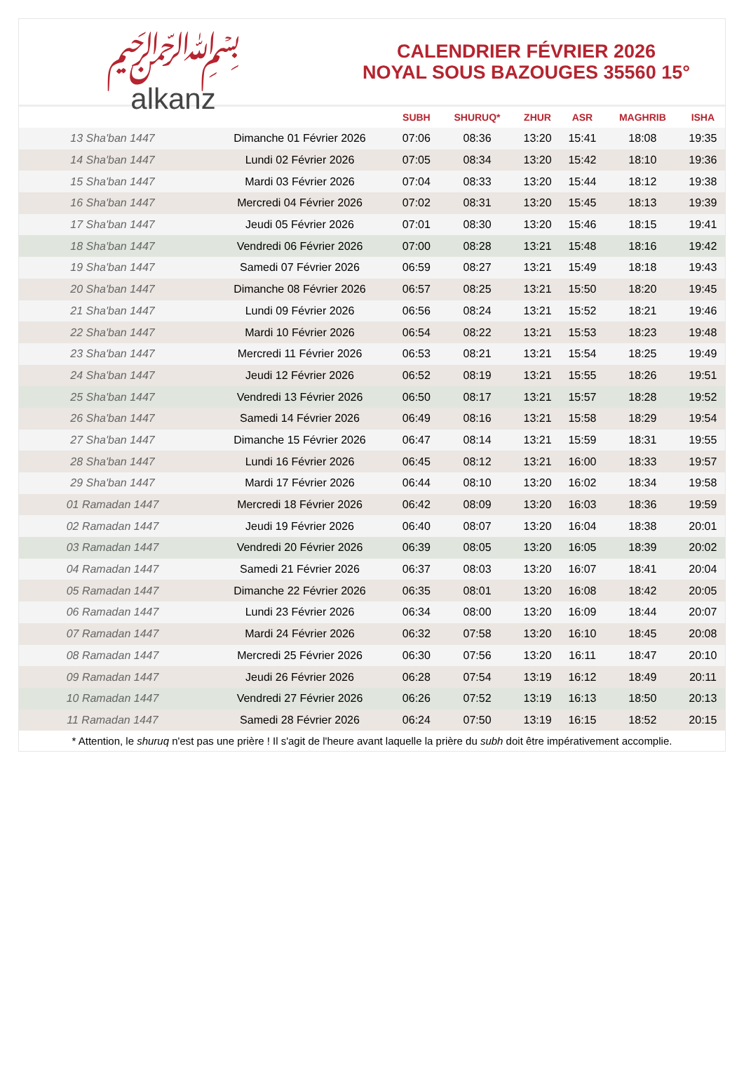﷽
alkanz
CALENDRIER FÉVRIER 2026
NOYAL SOUS BAZOUGES 35560 15°
| | | SUBH | SHURUQ* | ZHUR | ASR | MAGHRIB | ISHA |
| --- | --- | --- | --- | --- | --- | --- | --- |
| 13 Sha'ban 1447 | Dimanche 01 Février 2026 | 07:06 | 08:36 | 13:20 | 15:41 | 18:08 | 19:35 |
| 14 Sha'ban 1447 | Lundi 02 Février 2026 | 07:05 | 08:34 | 13:20 | 15:42 | 18:10 | 19:36 |
| 15 Sha'ban 1447 | Mardi 03 Février 2026 | 07:04 | 08:33 | 13:20 | 15:44 | 18:12 | 19:38 |
| 16 Sha'ban 1447 | Mercredi 04 Février 2026 | 07:02 | 08:31 | 13:20 | 15:45 | 18:13 | 19:39 |
| 17 Sha'ban 1447 | Jeudi 05 Février 2026 | 07:01 | 08:30 | 13:20 | 15:46 | 18:15 | 19:41 |
| 18 Sha'ban 1447 | Vendredi 06 Février 2026 | 07:00 | 08:28 | 13:21 | 15:48 | 18:16 | 19:42 |
| 19 Sha'ban 1447 | Samedi 07 Février 2026 | 06:59 | 08:27 | 13:21 | 15:49 | 18:18 | 19:43 |
| 20 Sha'ban 1447 | Dimanche 08 Février 2026 | 06:57 | 08:25 | 13:21 | 15:50 | 18:20 | 19:45 |
| 21 Sha'ban 1447 | Lundi 09 Février 2026 | 06:56 | 08:24 | 13:21 | 15:52 | 18:21 | 19:46 |
| 22 Sha'ban 1447 | Mardi 10 Février 2026 | 06:54 | 08:22 | 13:21 | 15:53 | 18:23 | 19:48 |
| 23 Sha'ban 1447 | Mercredi 11 Février 2026 | 06:53 | 08:21 | 13:21 | 15:54 | 18:25 | 19:49 |
| 24 Sha'ban 1447 | Jeudi 12 Février 2026 | 06:52 | 08:19 | 13:21 | 15:55 | 18:26 | 19:51 |
| 25 Sha'ban 1447 | Vendredi 13 Février 2026 | 06:50 | 08:17 | 13:21 | 15:57 | 18:28 | 19:52 |
| 26 Sha'ban 1447 | Samedi 14 Février 2026 | 06:49 | 08:16 | 13:21 | 15:58 | 18:29 | 19:54 |
| 27 Sha'ban 1447 | Dimanche 15 Février 2026 | 06:47 | 08:14 | 13:21 | 15:59 | 18:31 | 19:55 |
| 28 Sha'ban 1447 | Lundi 16 Février 2026 | 06:45 | 08:12 | 13:21 | 16:00 | 18:33 | 19:57 |
| 29 Sha'ban 1447 | Mardi 17 Février 2026 | 06:44 | 08:10 | 13:20 | 16:02 | 18:34 | 19:58 |
| 01 Ramadan 1447 | Mercredi 18 Février 2026 | 06:42 | 08:09 | 13:20 | 16:03 | 18:36 | 19:59 |
| 02 Ramadan 1447 | Jeudi 19 Février 2026 | 06:40 | 08:07 | 13:20 | 16:04 | 18:38 | 20:01 |
| 03 Ramadan 1447 | Vendredi 20 Février 2026 | 06:39 | 08:05 | 13:20 | 16:05 | 18:39 | 20:02 |
| 04 Ramadan 1447 | Samedi 21 Février 2026 | 06:37 | 08:03 | 13:20 | 16:07 | 18:41 | 20:04 |
| 05 Ramadan 1447 | Dimanche 22 Février 2026 | 06:35 | 08:01 | 13:20 | 16:08 | 18:42 | 20:05 |
| 06 Ramadan 1447 | Lundi 23 Février 2026 | 06:34 | 08:00 | 13:20 | 16:09 | 18:44 | 20:07 |
| 07 Ramadan 1447 | Mardi 24 Février 2026 | 06:32 | 07:58 | 13:20 | 16:10 | 18:45 | 20:08 |
| 08 Ramadan 1447 | Mercredi 25 Février 2026 | 06:30 | 07:56 | 13:20 | 16:11 | 18:47 | 20:10 |
| 09 Ramadan 1447 | Jeudi 26 Février 2026 | 06:28 | 07:54 | 13:19 | 16:12 | 18:49 | 20:11 |
| 10 Ramadan 1447 | Vendredi 27 Février 2026 | 06:26 | 07:52 | 13:19 | 16:13 | 18:50 | 20:13 |
| 11 Ramadan 1447 | Samedi 28 Février 2026 | 06:24 | 07:50 | 13:19 | 16:15 | 18:52 | 20:15 |
* Attention, le shuruq n'est pas une prière ! Il s'agit de l'heure avant laquelle la prière du subh doit être impérativement accomplie.